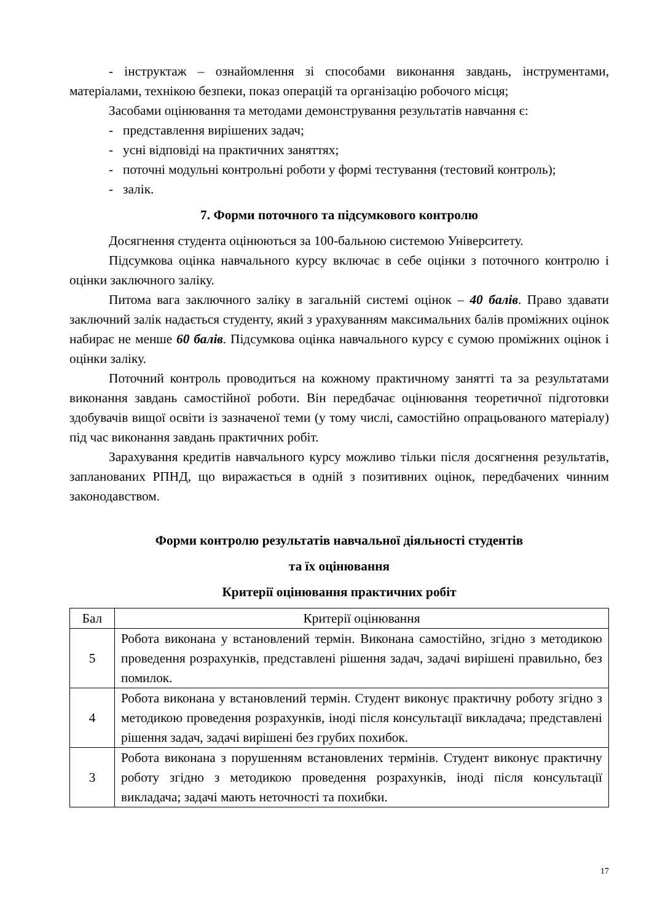- інструктаж – ознайомлення зі способами виконання завдань, інструментами, матеріалами, технікою безпеки, показ операцій та організацію робочого місця;
Засобами оцінювання та методами демонстрування результатів навчання є:
- представлення вирішених задач;
- усні відповіді на практичних заняттях;
- поточні модульні контрольні роботи у формі тестування (тестовий контроль);
- залік.
7. Форми поточного та підсумкового контролю
Досягнення студента оцінюються за 100-бальною системою Університету.
Підсумкова оцінка навчального курсу включає в себе оцінки з поточного контролю і оцінки заключного заліку.
Питома вага заключного заліку в загальній системі оцінок – 40 балів. Право здавати заключний залік надається студенту, який з урахуванням максимальних балів проміжних оцінок набирає не менше 60 балів. Підсумкова оцінка навчального курсу є сумою проміжних оцінок і оцінки заліку.
Поточний контроль проводиться на кожному практичному занятті та за результатами виконання завдань самостійної роботи. Він передбачає оцінювання теоретичної підготовки здобувачів вищої освіти із зазначеної теми (у тому числі, самостійно опрацьованого матеріалу) під час виконання завдань практичних робіт.
Зарахування кредитів навчального курсу можливо тільки після досягнення результатів, запланованих РПНД, що виражається в одній з позитивних оцінок, передбачених чинним законодавством.
Форми контролю результатів навчальної діяльності студентів
та їх оцінювання
Критерії оцінювання практичних робіт
| Бал | Критерії оцінювання |
| --- | --- |
| 5 | Робота виконана у встановлений термін. Виконана самостійно, згідно з методикою проведення розрахунків, представлені рішення задач, задачі вирішені правильно, без помилок. |
| 4 | Робота виконана у встановлений термін. Студент виконує практичну роботу згідно з методикою проведення розрахунків, іноді після консультації викладача; представлені рішення задач, задачі вирішені без грубих похибок. |
| 3 | Робота виконана з порушенням встановлених термінів. Студент виконує практичну роботу згідно з методикою проведення розрахунків, іноді після консультації викладача; задачі мають неточності та похибки. |
17